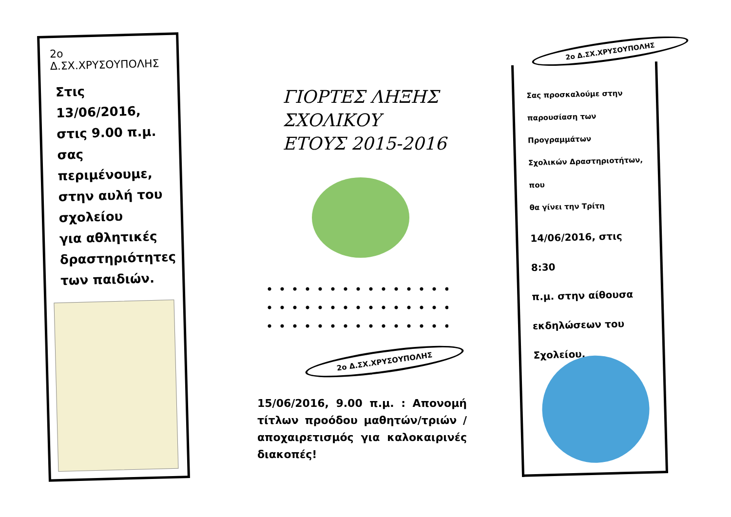2ο
Δ.ΣΧ.ΧΡΥΣΟΥΠΟΛΗΣ
Στις 13/06/2016,
στις 9.00 π.μ.
σας
περιμένουμε,
στην αυλή του
σχολείου
για αθλητικές
δραστηριότητες
των παιδιών.
ΓΙΟΡΤΕΣ ΛΗΞΗΣ
ΣΧΟΛΙΚΟΥ
ΕΤΟΥΣ 2015-2016
2ο Δ.ΣΧ.ΧΡΥΣΟΥΠΟΛΗΣ
15/06/2016, 9.00 π.μ. : Απονομή τίτλων προόδου μαθητών/τριών / αποχαιρετισμός για καλοκαιρινές διακοπές!
2ο Δ.ΣΧ.ΧΡΥΣΟΥΠΟΛΗΣ
Σας προσκαλούμε στην
παρουσίαση των Προγραμμάτων
Σχολικών Δραστηριοτήτων, που
θα γίνει την Τρίτη
14/06/2016, στις 8:30
π.μ. στην αίθουσα
εκδηλώσεων του
Σχολείου.